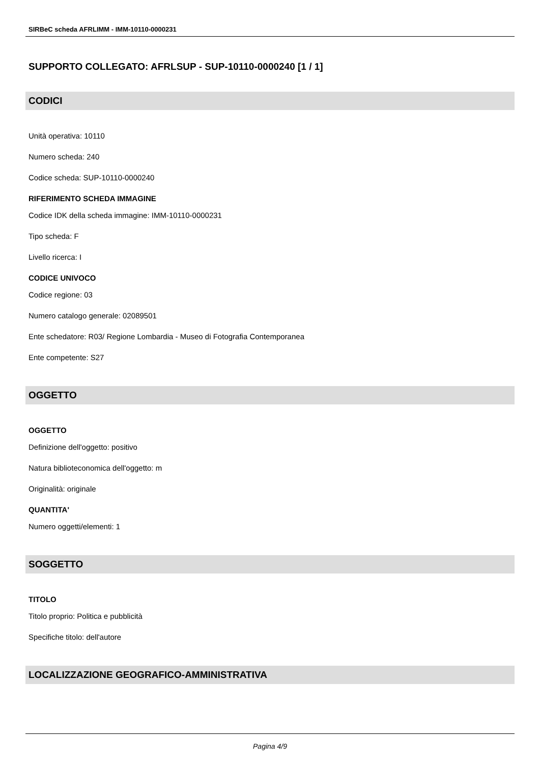SIRBeC scheda AFRLIMM - IMM-10110-0000231
SUPPORTO COLLEGATO: AFRLSUP - SUP-10110-0000240 [1 / 1]
CODICI
Unità operativa: 10110
Numero scheda: 240
Codice scheda: SUP-10110-0000240
RIFERIMENTO SCHEDA IMMAGINE
Codice IDK della scheda immagine: IMM-10110-0000231
Tipo scheda: F
Livello ricerca: I
CODICE UNIVOCO
Codice regione: 03
Numero catalogo generale: 02089501
Ente schedatore: R03/ Regione Lombardia - Museo di Fotografia Contemporanea
Ente competente: S27
OGGETTO
OGGETTO
Definizione dell'oggetto: positivo
Natura biblioteconomica dell'oggetto: m
Originalità: originale
QUANTITA'
Numero oggetti/elementi: 1
SOGGETTO
TITOLO
Titolo proprio: Politica e pubblicità
Specifiche titolo: dell'autore
LOCALIZZAZIONE GEOGRAFICO-AMMINISTRATIVA
Pagina 4/9